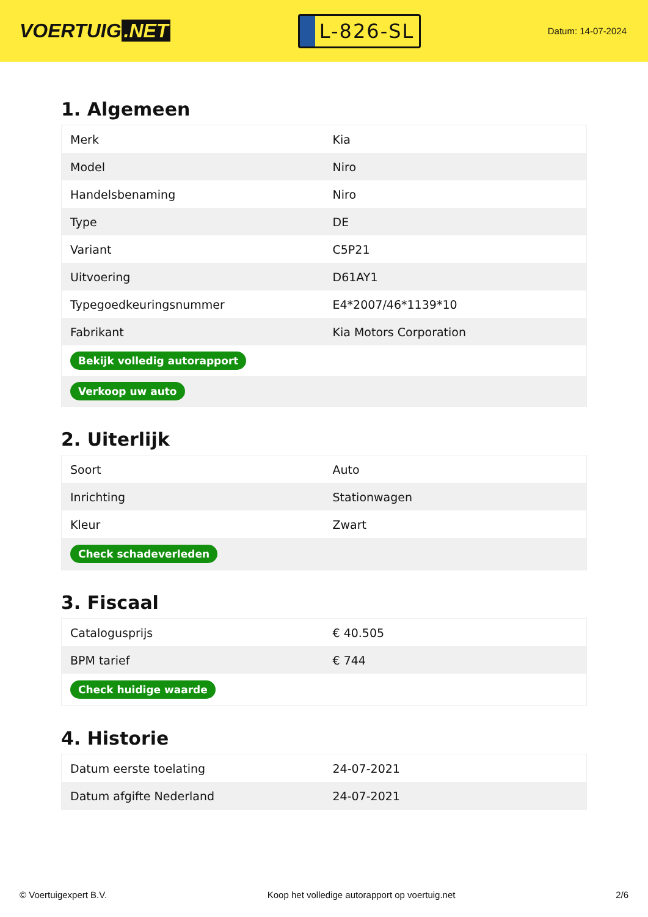VOERTUIG.NET
L-826-SL
Datum: 14-07-2024
1. Algemeen
| Merk | Kia |
| Model | Niro |
| Handelsbenaming | Niro |
| Type | DE |
| Variant | C5P21 |
| Uitvoering | D61AY1 |
| Typegoedkeuringsnummer | E4*2007/46*1139*10 |
| Fabrikant | Kia Motors Corporation |
| Bekijk volledig autorapport | |
| Verkoop uw auto | |
2. Uiterlijk
| Soort | Auto |
| Inrichting | Stationwagen |
| Kleur | Zwart |
| Check schadeverleden | |
3. Fiscaal
| Catalogusprijs | € 40.505 |
| BPM tarief | € 744 |
| Check huidige waarde | |
4. Historie
| Datum eerste toelating | 24-07-2021 |
| Datum afgifte Nederland | 24-07-2021 |
© Voertuigexpert B.V. Koop het volledige autorapport op voertuig.net 2/6